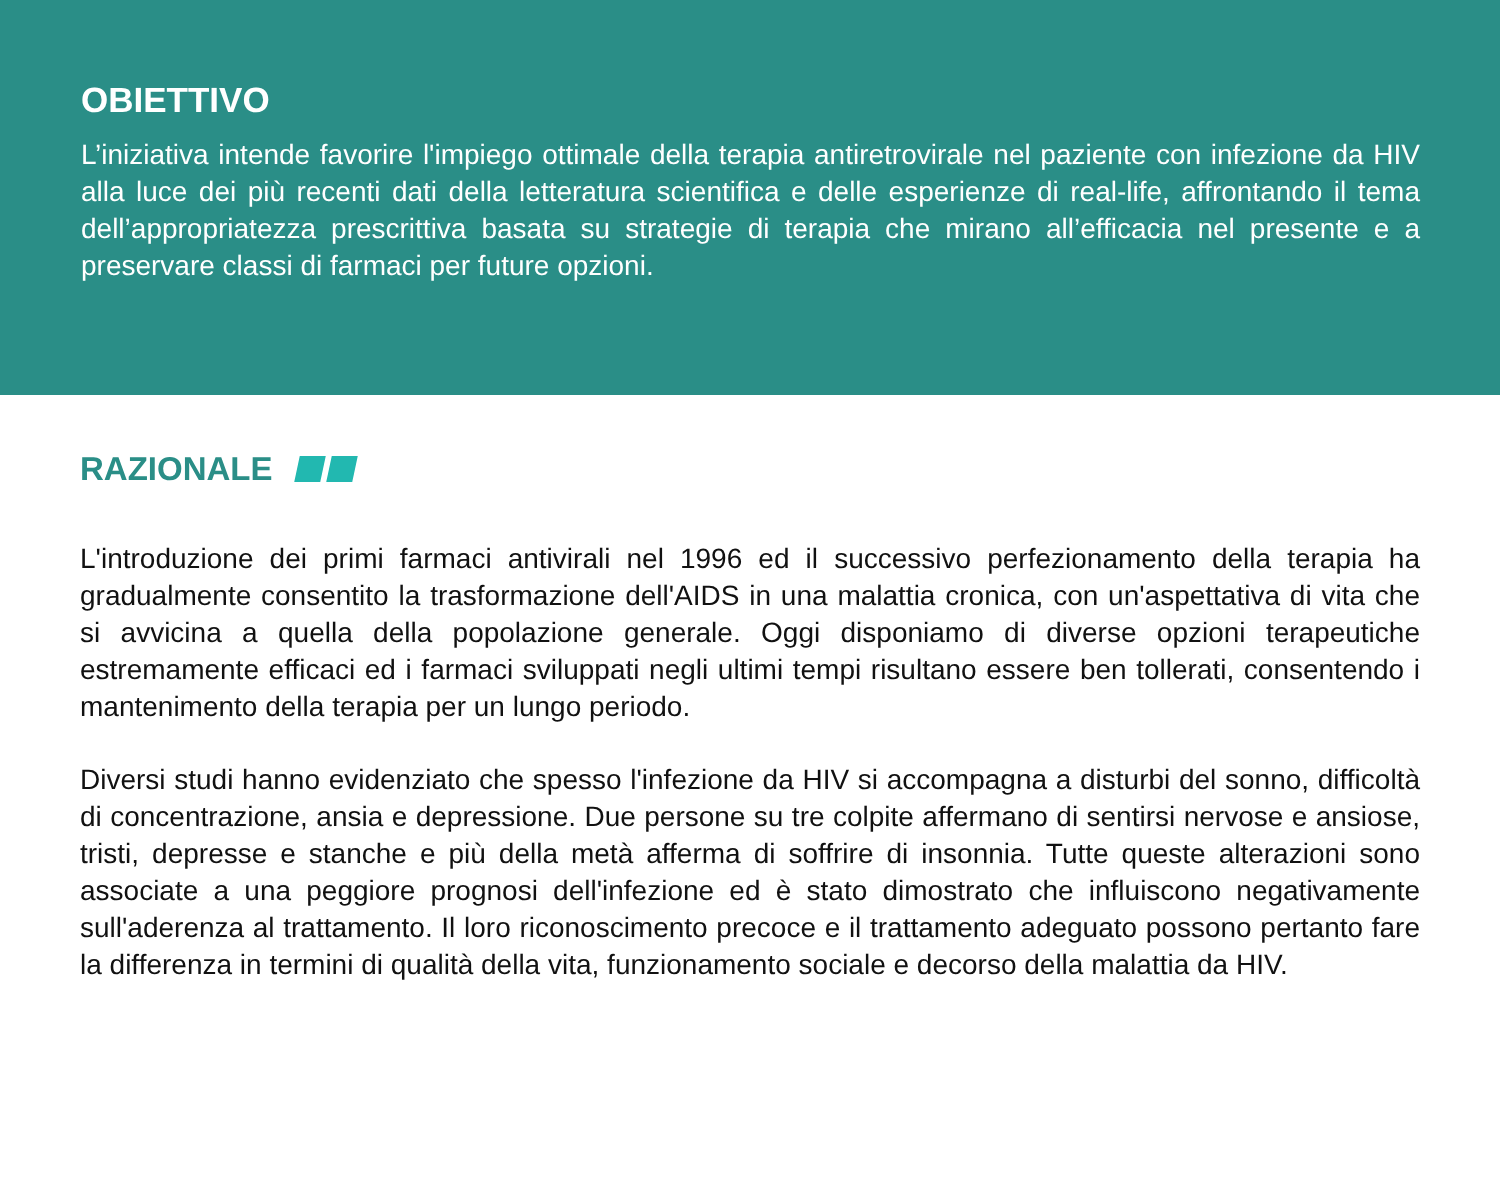OBIETTIVO
L’iniziativa intende favorire l'impiego ottimale della terapia antiretrovirale nel paziente con infezione da HIV alla luce dei più recenti dati della letteratura scientifica e delle esperienze di real-life, affrontando il tema dell’appropriatezza prescrittiva basata su strategie di terapia che mirano all’efficacia nel presente e a preservare classi di farmaci per future opzioni.
RAZIONALE
L'introduzione dei primi farmaci antivirali nel 1996 ed il successivo perfezionamento della terapia ha gradualmente consentito la trasformazione dell'AIDS in una malattia cronica, con un'aspettativa di vita che si avvicina a quella della popolazione generale. Oggi disponiamo di diverse opzioni terapeutiche estremamente efficaci ed i farmaci sviluppati negli ultimi tempi risultano essere ben tollerati, consentendo i mantenimento della terapia per un lungo periodo.
Diversi studi hanno evidenziato che spesso l'infezione da HIV si accompagna a disturbi del sonno, difficoltà di concentrazione, ansia e depressione. Due persone su tre colpite affermano di sentirsi nervose e ansiose, tristi, depresse e stanche e più della metà afferma di soffrire di insonnia. Tutte queste alterazioni sono associate a una peggiore prognosi dell'infezione ed è stato dimostrato che influiscono negativamente sull'aderenza al trattamento. Il loro riconoscimento precoce e il trattamento adeguato possono pertanto fare la differenza in termini di qualità della vita, funzionamento sociale e decorso della malattia da HIV.